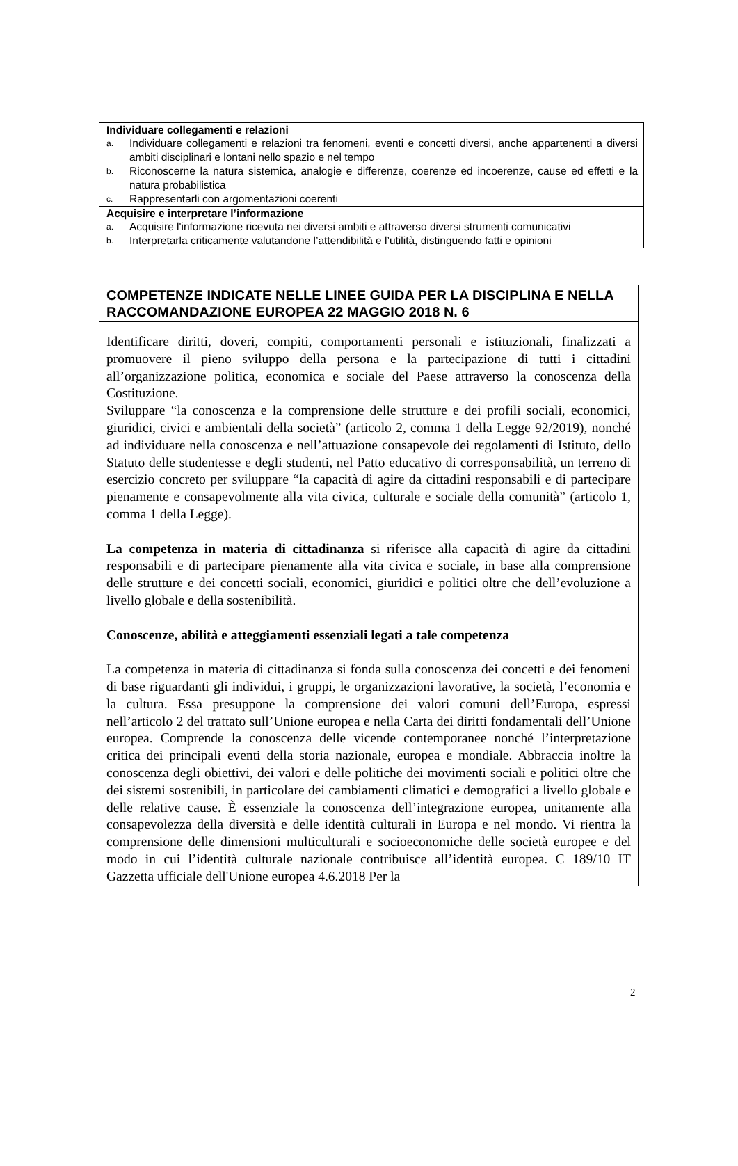| Individuare collegamenti e relazioni a. Individuare collegamenti e relazioni tra fenomeni, eventi e concetti diversi, anche appartenenti a diversi ambiti disciplinari e lontani nello spazio e nel tempo b. Riconoscerne la natura sistemica, analogie e differenze, coerenze ed incoerenze, cause ed effetti e la natura probabilistica c. Rappresentarli con argomentazioni coerenti |
| Acquisire e interpretare l’informazione a. Acquisire l'informazione ricevuta nei diversi ambiti e attraverso diversi strumenti comunicativi b. Interpretarla criticamente valutandone l’attendibilità e l’utilità, distinguendo fatti e opinioni |
| COMPETENZE INDICATE NELLE LINEE GUIDA PER LA DISCIPLINA E NELLA RACCOMANDAZIONE EUROPEA 22 MAGGIO 2018 N. 6 |
| Identificare diritti, doveri, compiti, comportamenti personali e istituzionali, finalizzati a promuovere il pieno sviluppo della persona e la partecipazione di tutti i cittadini all’organizzazione politica, economica e sociale del Paese attraverso la conoscenza della Costituzione. Sviluppare “la conoscenza e la comprensione delle strutture e dei profili sociali, economici, giuridici, civici e ambientali della società” (articolo 2, comma 1 della Legge 92/2019), nonché ad individuare nella conoscenza e nell’attuazione consapevole dei regolamenti di Istituto, dello Statuto delle studentesse e degli studenti, nel Patto educativo di corresponsabilità, un terreno di esercizio concreto per sviluppare “la capacità di agire da cittadini responsabili e di partecipare pienamente e consapevolmente alla vita civica, culturale e sociale della comunità” (articolo 1, comma 1 della Legge). La competenza in materia di cittadinanza si riferisce alla capacità di agire da cittadini responsabili e di partecipare pienamente alla vita civica e sociale, in base alla comprensione delle strutture e dei concetti sociali, economici, giuridici e politici oltre che dell’evoluzione a livello globale e della sostenibilità. Conoscenze, abilità e atteggiamenti essenziali legati a tale competenza La competenza in materia di cittadinanza si fonda sulla conoscenza dei concetti e dei fenomeni di base riguardanti gli individui, i gruppi, le organizzazioni lavorative, la società, l’economia e la cultura. Essa presuppone la comprensione dei valori comuni dell’Europa, espressi nell’articolo 2 del trattato sull’Unione europea e nella Carta dei diritti fondamentali dell’Unione europea. Comprende la conoscenza delle vicende contemporanee nonché l’interpretazione critica dei principali eventi della storia nazionale, europea e mondiale. Abbraccia inoltre la conoscenza degli obiettivi, dei valori e delle politiche dei movimenti sociali e politici oltre che dei sistemi sostenibili, in particolare dei cambiamenti climatici e demografici a livello globale e delle relative cause. È essenziale la conoscenza dell’integrazione europea, unitamente alla consapevolezza della diversità e delle identità culturali in Europa e nel mondo. Vi rientra la comprensione delle dimensioni multiculturali e socioeconomiche delle società europee e del modo in cui l’identità culturale nazionale contribuisce all’identità europea. C 189/10 IT Gazzetta ufficiale dell'Unione europea 4.6.2018 Per la |
2